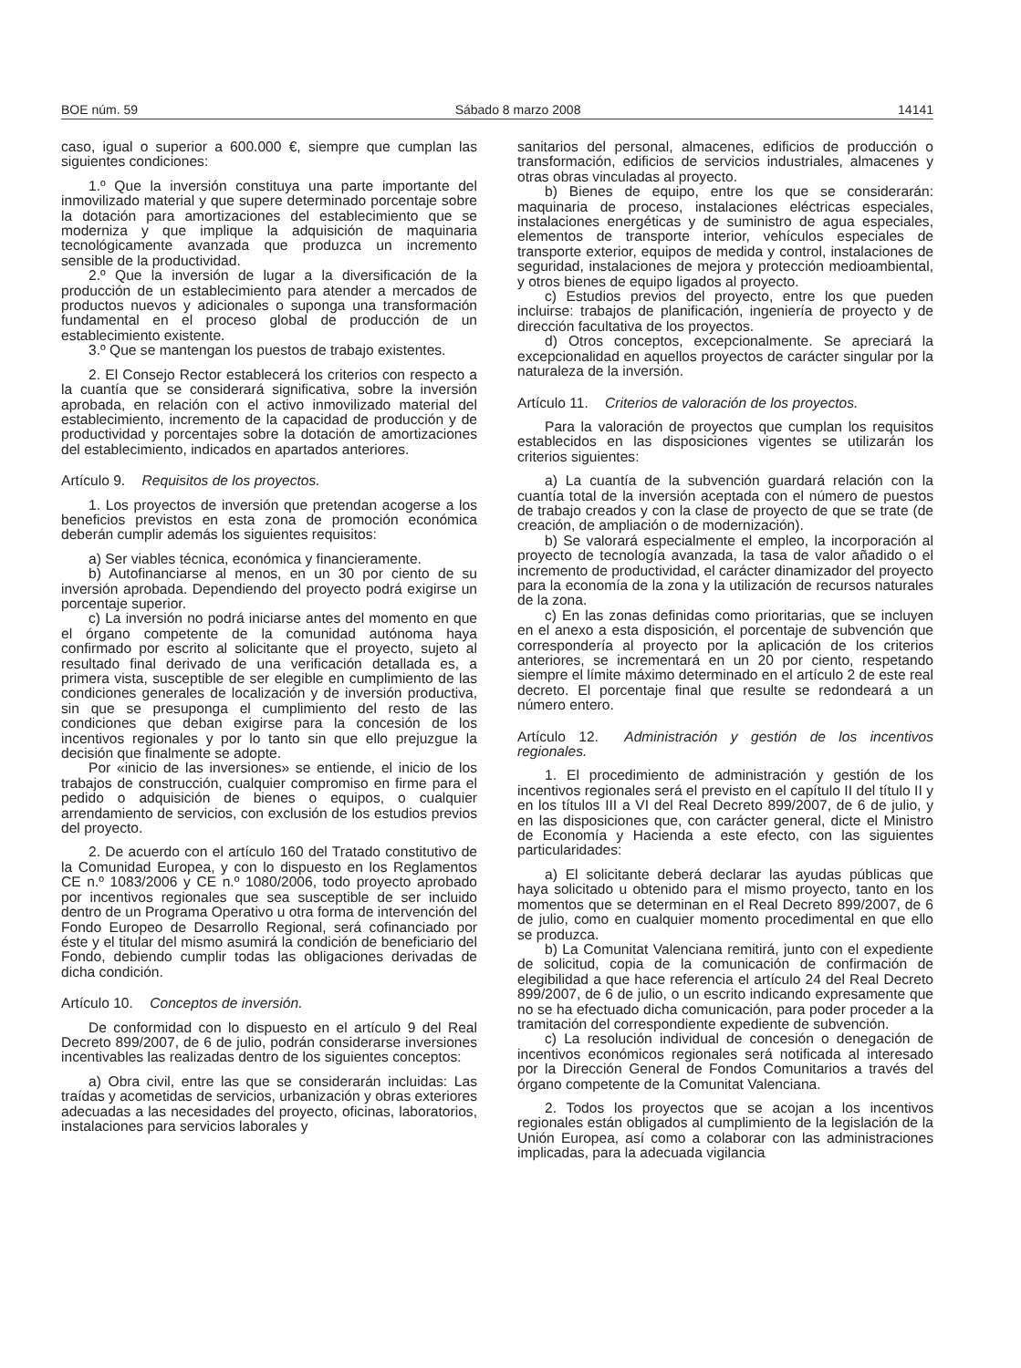BOE núm. 59 Sábado 8 marzo 2008 14141
caso, igual o superior a 600.000 €, siempre que cumplan las siguientes condiciones:
1.º Que la inversión constituya una parte importante del inmovilizado material y que supere determinado porcentaje sobre la dotación para amortizaciones del establecimiento que se moderniza y que implique la adquisición de maquinaria tecnológicamente avanzada que produzca un incremento sensible de la productividad.
2.º Que la inversión de lugar a la diversificación de la producción de un establecimiento para atender a mercados de productos nuevos y adicionales o suponga una transformación fundamental en el proceso global de producción de un establecimiento existente.
3.º Que se mantengan los puestos de trabajo existentes.
2. El Consejo Rector establecerá los criterios con respecto a la cuantía que se considerará significativa, sobre la inversión aprobada, en relación con el activo inmovilizado material del establecimiento, incremento de la capacidad de producción y de productividad y porcentajes sobre la dotación de amortizaciones del establecimiento, indicados en apartados anteriores.
Artículo 9. Requisitos de los proyectos.
1. Los proyectos de inversión que pretendan acogerse a los beneficios previstos en esta zona de promoción económica deberán cumplir además los siguientes requisitos:
a) Ser viables técnica, económica y financieramente.
b) Autofinanciarse al menos, en un 30 por ciento de su inversión aprobada. Dependiendo del proyecto podrá exigirse un porcentaje superior.
c) La inversión no podrá iniciarse antes del momento en que el órgano competente de la comunidad autónoma haya confirmado por escrito al solicitante que el proyecto, sujeto al resultado final derivado de una verificación detallada es, a primera vista, susceptible de ser elegible en cumplimiento de las condiciones generales de localización y de inversión productiva, sin que se presuponga el cumplimiento del resto de las condiciones que deban exigirse para la concesión de los incentivos regionales y por lo tanto sin que ello prejuzgue la decisión que finalmente se adopte.
Por «inicio de las inversiones» se entiende, el inicio de los trabajos de construcción, cualquier compromiso en firme para el pedido o adquisición de bienes o equipos, o cualquier arrendamiento de servicios, con exclusión de los estudios previos del proyecto.
2. De acuerdo con el artículo 160 del Tratado constitutivo de la Comunidad Europea, y con lo dispuesto en los Reglamentos CE n.º 1083/2006 y CE n.º 1080/2006, todo proyecto aprobado por incentivos regionales que sea susceptible de ser incluido dentro de un Programa Operativo u otra forma de intervención del Fondo Europeo de Desarrollo Regional, será cofinanciado por éste y el titular del mismo asumirá la condición de beneficiario del Fondo, debiendo cumplir todas las obligaciones derivadas de dicha condición.
Artículo 10. Conceptos de inversión.
De conformidad con lo dispuesto en el artículo 9 del Real Decreto 899/2007, de 6 de julio, podrán considerarse inversiones incentivables las realizadas dentro de los siguientes conceptos:
a) Obra civil, entre las que se considerarán incluidas: Las traídas y acometidas de servicios, urbanización y obras exteriores adecuadas a las necesidades del proyecto, oficinas, laboratorios, instalaciones para servicios laborales y
sanitarios del personal, almacenes, edificios de producción o transformación, edificios de servicios industriales, almacenes y otras obras vinculadas al proyecto.
b) Bienes de equipo, entre los que se considerarán: maquinaria de proceso, instalaciones eléctricas especiales, instalaciones energéticas y de suministro de agua especiales, elementos de transporte interior, vehículos especiales de transporte exterior, equipos de medida y control, instalaciones de seguridad, instalaciones de mejora y protección medioambiental, y otros bienes de equipo ligados al proyecto.
c) Estudios previos del proyecto, entre los que pueden incluirse: trabajos de planificación, ingeniería de proyecto y de dirección facultativa de los proyectos.
d) Otros conceptos, excepcionalmente. Se apreciará la excepcionalidad en aquellos proyectos de carácter singular por la naturaleza de la inversión.
Artículo 11. Criterios de valoración de los proyectos.
Para la valoración de proyectos que cumplan los requisitos establecidos en las disposiciones vigentes se utilizarán los criterios siguientes:
a) La cuantía de la subvención guardará relación con la cuantía total de la inversión aceptada con el número de puestos de trabajo creados y con la clase de proyecto de que se trate (de creación, de ampliación o de modernización).
b) Se valorará especialmente el empleo, la incorporación al proyecto de tecnología avanzada, la tasa de valor añadido o el incremento de productividad, el carácter dinamizador del proyecto para la economía de la zona y la utilización de recursos naturales de la zona.
c) En las zonas definidas como prioritarias, que se incluyen en el anexo a esta disposición, el porcentaje de subvención que correspondería al proyecto por la aplicación de los criterios anteriores, se incrementará en un 20 por ciento, respetando siempre el límite máximo determinado en el artículo 2 de este real decreto. El porcentaje final que resulte se redondeará a un número entero.
Artículo 12. Administración y gestión de los incentivos regionales.
1. El procedimiento de administración y gestión de los incentivos regionales será el previsto en el capítulo II del título II y en los títulos III a VI del Real Decreto 899/2007, de 6 de julio, y en las disposiciones que, con carácter general, dicte el Ministro de Economía y Hacienda a este efecto, con las siguientes particularidades:
a) El solicitante deberá declarar las ayudas públicas que haya solicitado u obtenido para el mismo proyecto, tanto en los momentos que se determinan en el Real Decreto 899/2007, de 6 de julio, como en cualquier momento procedimental en que ello se produzca.
b) La Comunitat Valenciana remitirá, junto con el expediente de solicitud, copia de la comunicación de confirmación de elegibilidad a que hace referencia el artículo 24 del Real Decreto 899/2007, de 6 de julio, o un escrito indicando expresamente que no se ha efectuado dicha comunicación, para poder proceder a la tramitación del correspondiente expediente de subvención.
c) La resolución individual de concesión o denegación de incentivos económicos regionales será notificada al interesado por la Dirección General de Fondos Comunitarios a través del órgano competente de la Comunitat Valenciana.
2. Todos los proyectos que se acojan a los incentivos regionales están obligados al cumplimiento de la legislación de la Unión Europea, así como a colaborar con las administraciones implicadas, para la adecuada vigilancia